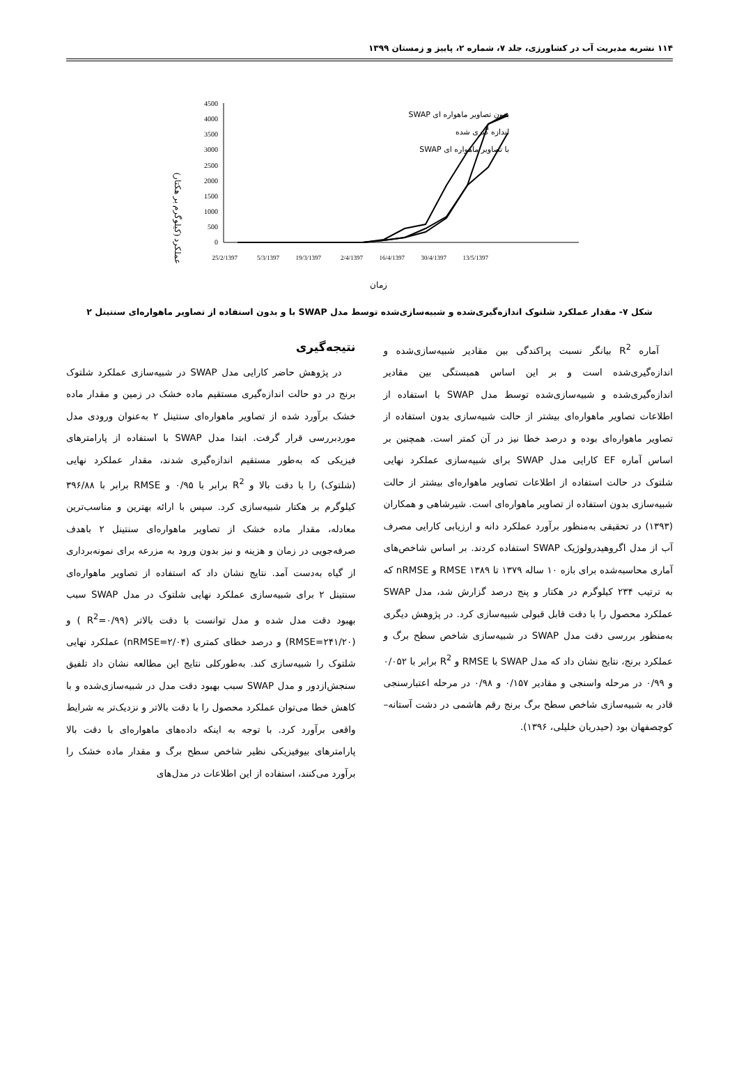۱۱۴ نشریه مدیریت آب در کشاورزی، جلد ۷، شماره ۲، پاییز و زمستان ۱۳۹۹
عملکرد (کیلوگرم بر هکتار)
4500
4000
3500
3000
2500
2000
1500
1000
500
0
25/2/1397
5/3/1397
19/3/1397
2/4/1397
16/4/1397
30/4/1397
13/5/1397
زمان
SWAP بدون تصاویر ماهواره ای
اندازه گیری شده
SWAP با تصاویر ماهواره ای
شکل ۷- مقدار عملکرد شلتوک اندازه‌گیری‌شده و شبیه‌سازی‌شده توسط مدل SWAP با و بدون استفاده از تصاویر ماهواره‌ای سنتینل ۲
آماره R<sup>2</sup> بیانگر نسبت پراکندگی بین مقادیر شبیه‌سازی‌شده و اندازه‌گیری‌شده است و بر این اساس همبستگی بین مقادیر اندازه‌گیری‌شده و شبیه‌سازی‌شده توسط مدل SWAP با استفاده از اطلاعات تصاویر ماهواره‌ای بیشتر از حالت شبیه‌سازی بدون استفاده از تصاویر ماهواره‌ای بوده و درصد خطا نیز در آن کمتر است. همچنین بر اساس آماره EF کارایی مدل SWAP برای شبیه‌سازی عملکرد نهایی شلتوک در حالت استفاده از اطلاعات تصاویر ماهواره‌ای بیشتر از حالت شبیه‌سازی بدون استفاده از تصاویر ماهواره‌ای است. شیرشاهی و همکاران (۱۳۹۳) در تحقیقی به‌منظور برآورد عملکرد دانه و ارزیابی کارایی مصرف آب از مدل اگروهیدرولوژیک SWAP استفاده کردند. بر اساس شاخص‌های آماری محاسبه‌شده برای بازه ۱۰ ساله ۱۳۷۹ تا ۱۳۸۹ RMSE و nRMSE که به ترتیب ۲۳۴ کیلوگرم در هکتار و پنج درصد گزارش شد، مدل SWAP عملکرد محصول را با دقت قابل قبولی شبیه‌سازی کرد. در پژوهش دیگری به‌منظور بررسی دقت مدل SWAP در شبیه‌سازی شاخص سطح برگ و عملکرد برنج، نتایج نشان داد که مدل SWAP با RMSE و R<sup>2</sup> برابر با ۰/۰۵۲ و ۰/۹۹ در مرحله واسنجی و مقادیر ۰/۱۵۷ و ۰/۹۸ در مرحله اعتبارسنجی قادر به شبیه‌سازی شاخص سطح برگ برنج رقم هاشمی در دشت آستانه–کوچصفهان بود (حیدریان خلیلی، ۱۳۹۶).
نتیجه‌گیری
در پژوهش حاضر کارایی مدل SWAP در شبیه‌سازی عملکرد شلتوک برنج در دو حالت اندازه‌گیری مستقیم ماده خشک در زمین و مقدار ماده خشک برآورد شده از تصاویر ماهواره‌ای سنتینل ۲ به‌عنوان ورودی مدل موردبررسی قرار گرفت. ابتدا مدل SWAP با استفاده از پارامترهای فیزیکی که به‌طور مستقیم اندازه‌گیری شدند، مقدار عملکرد نهایی (شلتوک) را با دقت بالا و R<sup>2</sup> برابر با ۰/۹۵ و RMSE برابر با ۳۹۶/۸۸ کیلوگرم بر هکتار شبیه‌سازی کرد. سپس با ارائه بهترین و مناسب‌ترین معادله، مقدار ماده خشک از تصاویر ماهواره‌ای سنتینل ۲ باهدف صرفه‌جویی در زمان و هزینه و نیز بدون ورود به مزرعه برای نمونه‌برداری از گیاه به‌دست آمد. نتایج نشان داد که استفاده از تصاویر ماهواره‌ای سنتینل ۲ برای شبیه‌سازی عملکرد نهایی شلتوک در مدل SWAP سبب بهبود دقت مدل شده و مدل توانست با دقت بالاتر (R<sup>2</sup>=۰/۹۹ ) و (RMSE=۲۴۱/۲۰) و درصد خطای کمتری (nRMSE=۲/۰۴) عملکرد نهایی شلتوک را شبیه‌سازی کند. به‌طورکلی نتایج این مطالعه نشان داد تلفیق سنجش‌ازدور و مدل SWAP سبب بهبود دقت مدل در شبیه‌سازی‌شده و با کاهش خطا می‌توان عملکرد محصول را با دقت بالاتر و نزدیک‌تر به شرایط واقعی برآورد کرد. با توجه به اینکه داده‌های ماهواره‌ای با دقت بالا پارامترهای بیوفیزیکی نظیر شاخص سطح برگ و مقدار ماده خشک را برآورد می‌کنند، استفاده از این اطلاعات در مدل‌های